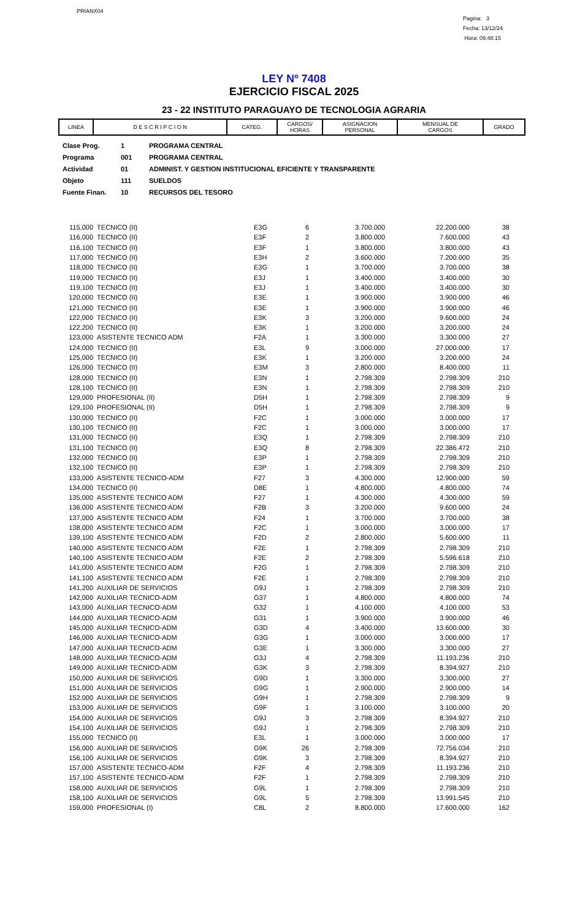PRIANX04
Pagina: 3
Fecha: 13/12/24
Hora: 09:48:15
LEY Nº 7408
EJERCICIO FISCAL 2025
23 - 22 INSTITUTO PARAGUAYO DE TECNOLOGIA AGRARIA
| LINEA | D E S C R I P C I O N | CATEG. | CARGOS/ HORAS | ASIGNACION PERSONAL | MENSUAL DE CARGOS | GRADO |
| --- | --- | --- | --- | --- | --- | --- |
| Clase Prog. | 1 | PROGRAMA CENTRAL |
| Programa | 001 | PROGRAMA CENTRAL |
| Actividad | 01 | ADMINIST. Y GESTION INSTITUCIONAL EFICIENTE Y TRANSPARENTE |
| Objeto | 111 | SUELDOS |
| Fuente Finan. | 10 | RECURSOS DEL TESORO |
| 115,000 | TECNICO (II) | E3G | 6 | 3.700.000 | 22.200.000 | 38 |
| 116,000 | TECNICO (II) | E3F | 2 | 3.800.000 | 7.600.000 | 43 |
| 116,100 | TECNICO (II) | E3F | 1 | 3.800.000 | 3.800.000 | 43 |
| 117,000 | TECNICO (II) | E3H | 2 | 3.600.000 | 7.200.000 | 35 |
| 118,000 | TECNICO (II) | E3G | 1 | 3.700.000 | 3.700.000 | 38 |
| 119,000 | TECNICO (II) | E3J | 1 | 3.400.000 | 3.400.000 | 30 |
| 119,100 | TECNICO (II) | E3J | 1 | 3.400.000 | 3.400.000 | 30 |
| 120,000 | TECNICO (II) | E3E | 1 | 3.900.000 | 3.900.000 | 46 |
| 121,000 | TECNICO (II) | E3E | 1 | 3.900.000 | 3.900.000 | 46 |
| 122,000 | TECNICO (II) | E3K | 3 | 3.200.000 | 9.600.000 | 24 |
| 122,200 | TECNICO (II) | E3K | 1 | 3.200.000 | 3.200.000 | 24 |
| 123,000 | ASISTENTE TECNICO ADM | F2A | 1 | 3.300.000 | 3.300.000 | 27 |
| 124,000 | TECNICO (II) | E3L | 9 | 3.000.000 | 27.000.000 | 17 |
| 125,000 | TECNICO (II) | E3K | 1 | 3.200.000 | 3.200.000 | 24 |
| 126,000 | TECNICO (II) | E3M | 3 | 2.800.000 | 8.400.000 | 11 |
| 128,000 | TECNICO (II) | E3N | 1 | 2.798.309 | 2.798.309 | 210 |
| 128,100 | TECNICO (II) | E3N | 1 | 2.798.309 | 2.798.309 | 210 |
| 129,000 | PROFESIONAL (II) | D5H | 1 | 2.798.309 | 2.798.309 | 9 |
| 129,100 | PROFESIONAL (II) | D5H | 1 | 2.798.309 | 2.798.309 | 9 |
| 130,000 | TECNICO (II) | F2C | 1 | 3.000.000 | 3.000.000 | 17 |
| 130,100 | TECNICO (II) | F2C | 1 | 3.000.000 | 3.000.000 | 17 |
| 131,000 | TECNICO (II) | E3Q | 1 | 2.798.309 | 2.798.309 | 210 |
| 131,100 | TECNICO (II) | E3Q | 8 | 2.798.309 | 22.386.472 | 210 |
| 132,000 | TECNICO (II) | E3P | 1 | 2.798.309 | 2.798.309 | 210 |
| 132,100 | TECNICO (II) | E3P | 1 | 2.798.309 | 2.798.309 | 210 |
| 133,000 | ASISTENTE TECNICO-ADM | F27 | 3 | 4.300.000 | 12.900.000 | 59 |
| 134,000 | TECNICO (II) | D8E | 1 | 4.800.000 | 4.800.000 | 74 |
| 135,000 | ASISTENTE TECNICO ADM | F27 | 1 | 4.300.000 | 4.300.000 | 59 |
| 136,000 | ASISTENTE TECNICO ADM | F2B | 3 | 3.200.000 | 9.600.000 | 24 |
| 137,000 | ASISTENTE TECNICO ADM | F24 | 1 | 3.700.000 | 3.700.000 | 38 |
| 138,000 | ASISTENTE TECNICO ADM | F2C | 1 | 3.000.000 | 3.000.000 | 17 |
| 139,100 | ASISTENTE TECNICO ADM | F2D | 2 | 2.800.000 | 5.600.000 | 11 |
| 140,000 | ASISTENTE TECNICO ADM | F2E | 1 | 2.798.309 | 2.798.309 | 210 |
| 140,100 | ASISTENTE TECNICO ADM | F2E | 2 | 2.798.309 | 5.596.618 | 210 |
| 141,000 | ASISTENTE TECNICO ADM | F2G | 1 | 2.798.309 | 2.798.309 | 210 |
| 141,100 | ASISTENTE TECNICO ADM | F2E | 1 | 2.798.309 | 2.798.309 | 210 |
| 141,200 | AUXILIAR DE SERVICIOS | G9J | 1 | 2.798.309 | 2.798.309 | 210 |
| 142,000 | AUXILIAR TECNICO-ADM | G37 | 1 | 4.800.000 | 4.800.000 | 74 |
| 143,000 | AUXILIAR TECNICO-ADM | G32 | 1 | 4.100.000 | 4.100.000 | 53 |
| 144,000 | AUXILIAR TECNICO-ADM | G31 | 1 | 3.900.000 | 3.900.000 | 46 |
| 145,000 | AUXILIAR TECNICO-ADM | G3D | 4 | 3.400.000 | 13.600.000 | 30 |
| 146,000 | AUXILIAR TECNICO-ADM | G3G | 1 | 3.000.000 | 3.000.000 | 17 |
| 147,000 | AUXILIAR TECNICO-ADM | G3E | 1 | 3.300.000 | 3.300.000 | 27 |
| 148,000 | AUXILIAR TECNICO-ADM | G3J | 4 | 2.798.309 | 11.193.236 | 210 |
| 149,000 | AUXILIAR TECNICO-ADM | G3K | 3 | 2.798.309 | 8.394.927 | 210 |
| 150,000 | AUXILIAR DE SERVICIOS | G9D | 1 | 3.300.000 | 3.300.000 | 27 |
| 151,000 | AUXILIAR DE SERVICIOS | G9G | 1 | 2.900.000 | 2.900.000 | 14 |
| 152,000 | AUXILIAR DE SERVICIOS | G9H | 1 | 2.798.309 | 2.798.309 | 9 |
| 153,000 | AUXILIAR DE SERVICIOS | G9F | 1 | 3.100.000 | 3.100.000 | 20 |
| 154,000 | AUXILIAR DE SERVICIOS | G9J | 3 | 2.798.309 | 8.394.927 | 210 |
| 154,100 | AUXILIAR DE SERVICIOS | G9J | 1 | 2.798.309 | 2.798.309 | 210 |
| 155,000 | TECNICO (II) | E3L | 1 | 3.000.000 | 3.000.000 | 17 |
| 156,000 | AUXILIAR DE SERVICIOS | G9K | 26 | 2.798.309 | 72.756.034 | 210 |
| 156,100 | AUXILIAR DE SERVICIOS | G9K | 3 | 2.798.309 | 8.394.927 | 210 |
| 157,000 | ASISTENTE TECNICO-ADM | F2F | 4 | 2.798.309 | 11.193.236 | 210 |
| 157,100 | ASISTENTE TECNICO-ADM | F2F | 1 | 2.798.309 | 2.798.309 | 210 |
| 158,000 | AUXILIAR DE SERVICIOS | G9L | 1 | 2.798.309 | 2.798.309 | 210 |
| 158,100 | AUXILIAR DE SERVICIOS | G9L | 5 | 2.798.309 | 13.991.545 | 210 |
| 159,000 | PROFESIONAL (I) | C8L | 2 | 8.800.000 | 17.600.000 | 162 |